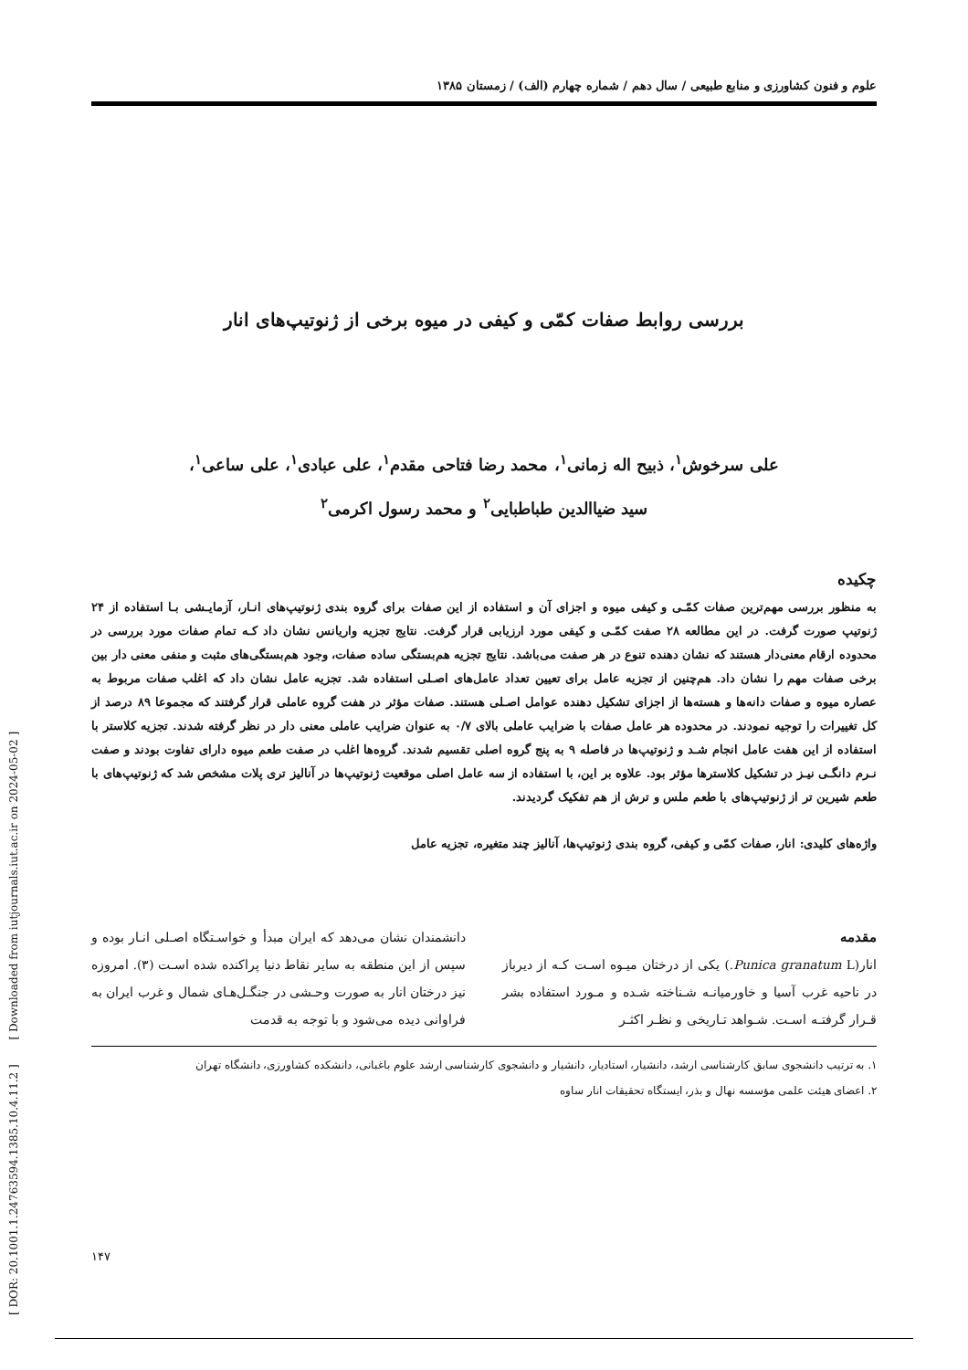[ DOR: 20.1001.1.24763594.1385.10.4.11.2 ] [ Downloaded from iutjournals.iut.ac.ir on 2024-05-02 ]
علوم و فنون کشاورزی و منابع طبیعی / سال دهم / شماره چهارم (الف) / زمستان ۱۳۸۵
بررسی روابط صفات کمّی و کیفی در میوه برخی از ژنوتیپ‌های انار
علی سرخوش<sup>۱</sup>، ذبیح اله زمانی<sup>۱</sup>، محمد رضا فتاحی مقدم<sup>۱</sup>، علی عبادی<sup>۱</sup>، علی ساعی<sup>۱</sup>،
سید ضیاالدین طباطبایی<sup>۲</sup> و محمد رسول اکرمی<sup>۲</sup>
چکیده
به منظور بررسی مهم‌ترین صفات کمّـی و کیفی میوه و اجزای آن و استفاده از این صفات برای گروه بندی ژنوتیپ‌های انـار، آزمایـشی بـا استفاده از ۲۴ ژنوتیپ صورت گرفت. در این مطالعه ۲۸ صفت کمّـی و کیفی مورد ارزیابی قرار گرفت. نتایج تجزیه واریانس نشان داد کـه تمام صفات مورد بررسی در محدوده ارقام معنی‌دار هستند که نشان دهنده تنوع در هر صفت می‌باشد. نتایج تجزیه هم‌بستگی ساده صفات، وجود هم‌بستگی‌های مثبت و منفی معنی دار بین برخی صفات مهم را نشان داد. هم‌چنین از تجزیه عامل برای تعیین تعداد عامل‌های اصـلی استفاده شد. تجزیه عامل نشان داد که اغلب صفات مربوط به عصاره میوه و صفات دانه‌ها و هسته‌ها از اجزای تشکیل دهنده عوامل اصـلی هستند. صفات مؤثر در هفت گروه عاملی قرار گرفتند که مجموعا ۸۹ درصد از کل تغییرات را توجیه نمودند. در محدوده هر عامل صفات با ضرایب عاملی بالای ۰/۷ به عنوان ضرایب عاملی معنی دار در نظر گرفته شدند. تجزیه کلاستر با استفاده از این هفت عامل انجام شـد و ژنوتیپ‌ها در فاصله ۹ به پنج گروه اصلی تقسیم شدند. گروه‌ها اغلب در صفت طعم میوه دارای تفاوت بودند و صفت نـرم دانگـی نیـز در تشکیل کلاسترها مؤثر بود. علاوه بر این، با استفاده از سه عامل اصلی موقعیت ژنوتیپ‌ها در آنالیز تری پلات مشخص شد که ژنوتیپ‌های با طعم شیرین تر از ژنوتیپ‌های با طعم ملس و ترش از هم تفکیک گردیدند.
واژه‌های کلیدی: انار، صفات کمّی و کیفی، گروه بندی ژنوتیپ‌ها، آنالیز چند متغیره، تجزیه عامل
مقدمه
انار(Punica granatum L.) یکی از درختان میـوه اسـت کـه از دیرباز در ناحیه غرب آسیا و خاورمیانـه شـناخته شـده و مـورد استفاده بشر قـرار گرفتـه اسـت. شـواهد تـاریخی و نظـر اکثـر
دانشمندان نشان می‌دهد که ایران مبدأ و خواسـتگاه اصـلی انـار بوده و سپس از این منطقه به سایر نقاط دنیا پراکنده شده اسـت (۳). امروزه نیز درختان انار به صورت وحـشی در جنگـل‌هـای شمال و غرب ایران به فراوانی دیده می‌شود و با توجه به قدمت
۱. به ترتیب دانشجوی سابق کارشناسی ارشد، دانشیار، استادیار، دانشیار و دانشجوی کارشناسی ارشد علوم باغبانی، دانشکده کشاورزی، دانشگاه تهران
۲. اعضای هیئت علمی مؤسسه نهال و بذر، ایستگاه تحقیقات انار ساوه
۱۴۷